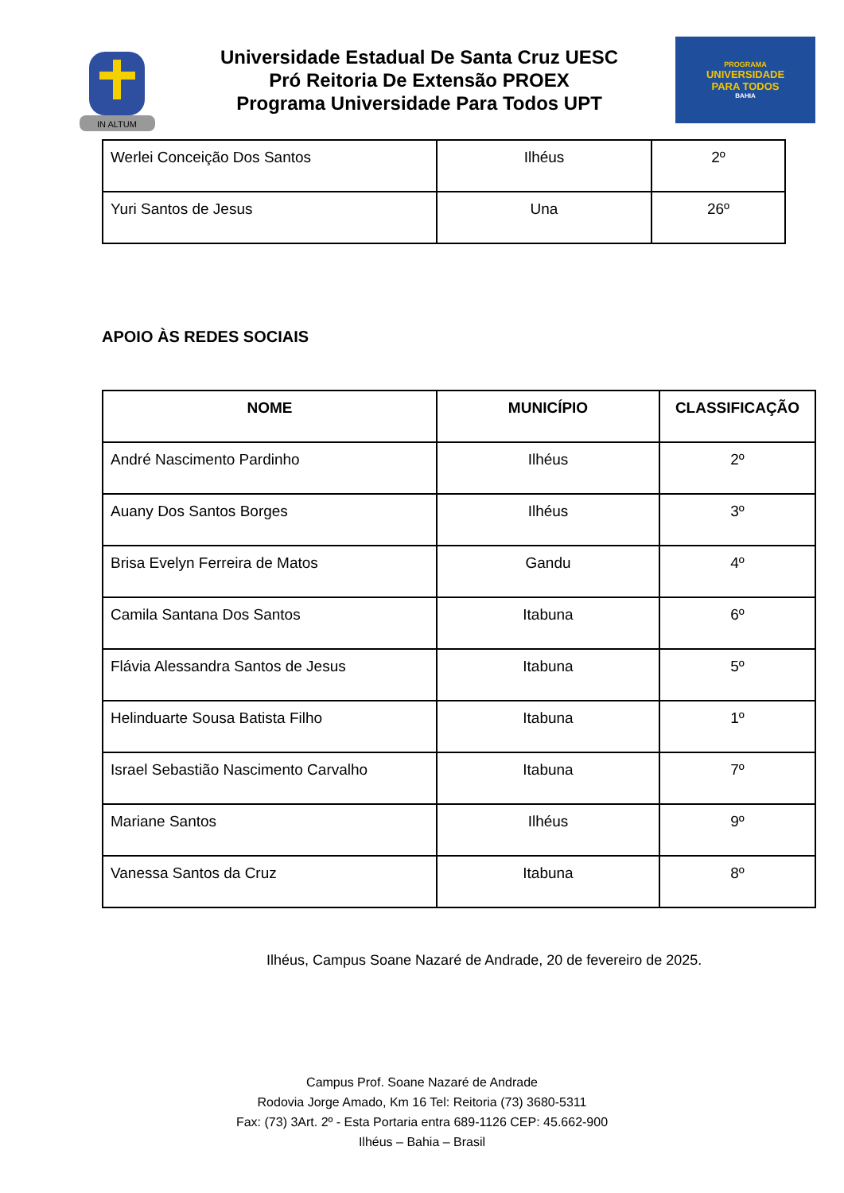IN ALTUM
Universidade Estadual De Santa Cruz UESC
Pró Reitoria De Extensão PROEX
Programa Universidade Para Todos UPT
PROGRAMA
UNIVERSIDADE
PARA TODOS
BAHIA
| Werlei Conceição Dos Santos | Ilhéus | 2º |
| Yuri Santos de Jesus | Una | 26º |
APOIO ÀS REDES SOCIAIS
| NOME | MUNICÍPIO | CLASSIFICAÇÃO |
| --- | --- | --- |
| André Nascimento Pardinho | Ilhéus | 2º |
| Auany Dos Santos Borges | Ilhéus | 3º |
| Brisa Evelyn Ferreira de Matos | Gandu | 4º |
| Camila Santana Dos Santos | Itabuna | 6º |
| Flávia Alessandra Santos de Jesus | Itabuna | 5º |
| Helinduarte Sousa Batista Filho | Itabuna | 1º |
| Israel Sebastião Nascimento Carvalho | Itabuna | 7º |
| Mariane Santos | Ilhéus | 9º |
| Vanessa Santos da Cruz | Itabuna | 8º |
Ilhéus, Campus Soane Nazaré de Andrade, 20 de fevereiro de 2025.
Campus Prof. Soane Nazaré de Andrade
Rodovia Jorge Amado, Km 16 Tel: Reitoria (73) 3680-5311
Fax: (73) 3Art. 2º - Esta Portaria entra 689-1126 CEP: 45.662-900
Ilhéus – Bahia – Brasil